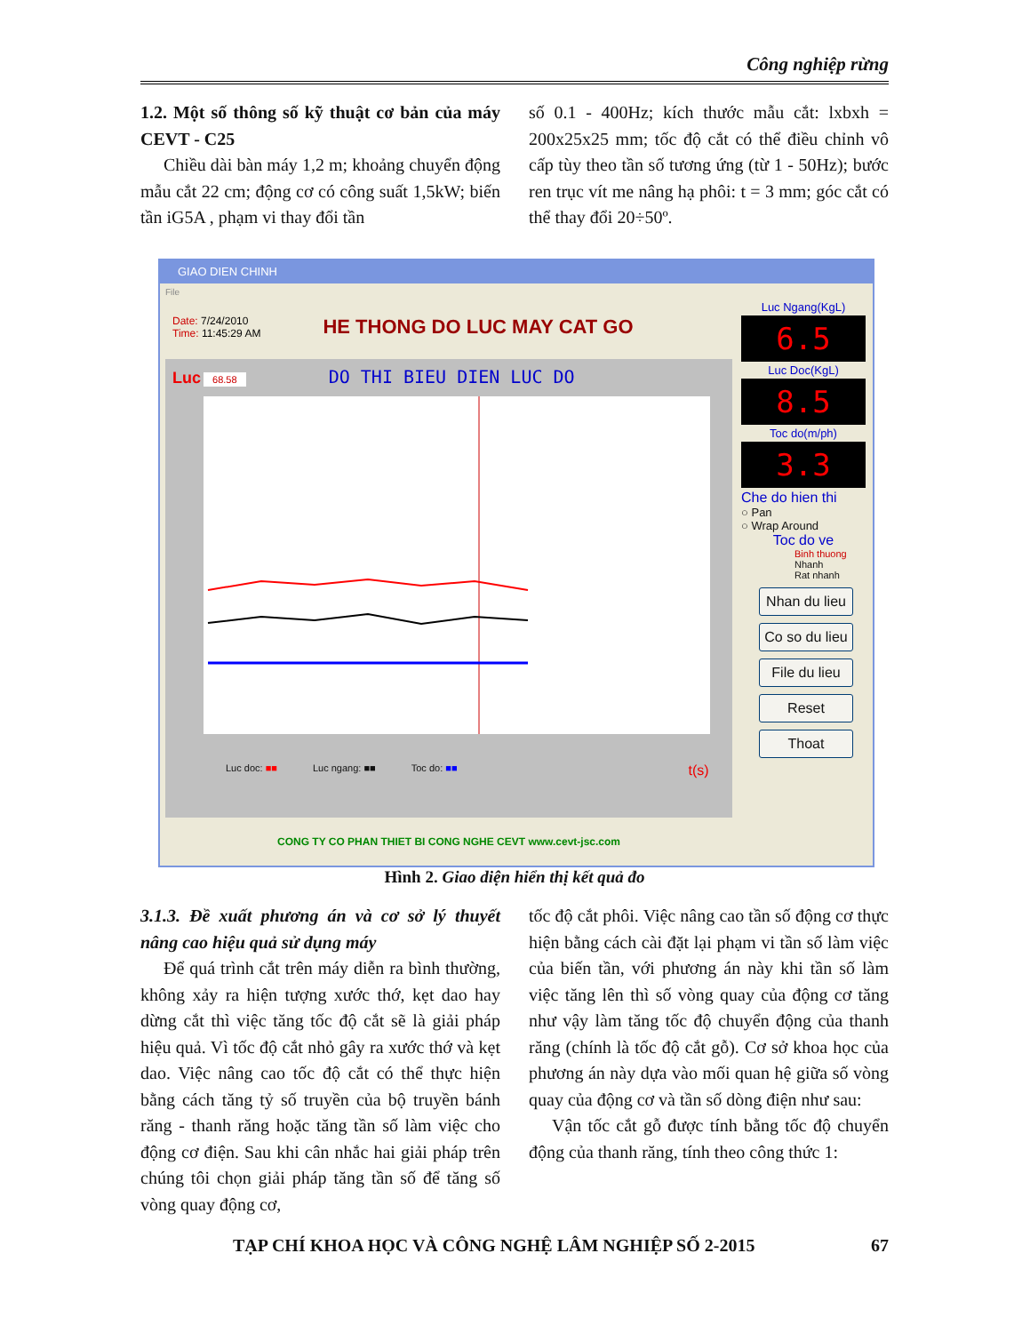Công nghiệp rừng
1.2. Một số thông số kỹ thuật cơ bản của máy CEVT - C25
Chiều dài bàn máy 1,2 m; khoảng chuyển động mẫu cắt 22 cm; động cơ có công suất 1,5kW; biến tần iG5A , phạm vi thay đổi tần
số 0.1 - 400Hz; kích thước mẫu cắt: lxbxh = 200x25x25 mm; tốc độ cắt có thể điều chỉnh vô cấp tùy theo tần số tương ứng (từ 1 - 50Hz); bước ren trục vít me nâng hạ phôi: t = 3 mm; góc cắt có thể thay đổi 20÷50º.
GIAO DIEN CHINH
File
Date: 7/24/2010
Time: 11:45:29 AM
HE THONG DO LUC MAY CAT GO
Luc 68.58 DO THI BIEU DIEN LUC DO
Luc doc: ■■ Luc ngang: ■■ Toc do: ■■ t(s)
CONG TY CO PHAN THIET BI CONG NGHE CEVT www.cevt-jsc.com
Luc Ngang(KgL)
6.5
Luc Doc(KgL)
8.5
Toc do(m/ph)
3.3
Che do hien thi
○ Pan
○ Wrap Around
Toc do ve
Binh thuong
Nhanh
Rat nhanh
Nhan du lieu
Co so du lieu
File du lieu
Reset
Thoat
Hình 2. Giao diện hiển thị kết quả đo
3.1.3. Đề xuất phương án và cơ sở lý thuyết nâng cao hiệu quả sử dụng máy
Để quá trình cắt trên máy diễn ra bình thường, không xảy ra hiện tượng xước thớ, kẹt dao hay dừng cắt thì việc tăng tốc độ cắt sẽ là giải pháp hiệu quả. Vì tốc độ cắt nhỏ gây ra xước thớ và kẹt dao. Việc nâng cao tốc độ cắt có thể thực hiện bằng cách tăng tỷ số truyền của bộ truyền bánh răng - thanh răng hoặc tăng tần số làm việc cho động cơ điện. Sau khi cân nhắc hai giải pháp trên chúng tôi chọn giải pháp tăng tần số để tăng số vòng quay động cơ,
tốc độ cắt phôi. Việc nâng cao tần số động cơ thực hiện bằng cách cài đặt lại phạm vi tần số làm việc của biến tần, với phương án này khi tần số làm việc tăng lên thì số vòng quay của động cơ tăng như vậy làm tăng tốc độ chuyển động của thanh răng (chính là tốc độ cắt gỗ). Cơ sở khoa học của phương án này dựa vào mối quan hệ giữa số vòng quay của động cơ và tần số dòng điện như sau:
Vận tốc cắt gỗ được tính bằng tốc độ chuyển động của thanh răng, tính theo công thức 1:
TẠP CHÍ KHOA HỌC VÀ CÔNG NGHỆ LÂM NGHIỆP SỐ 2-2015 67